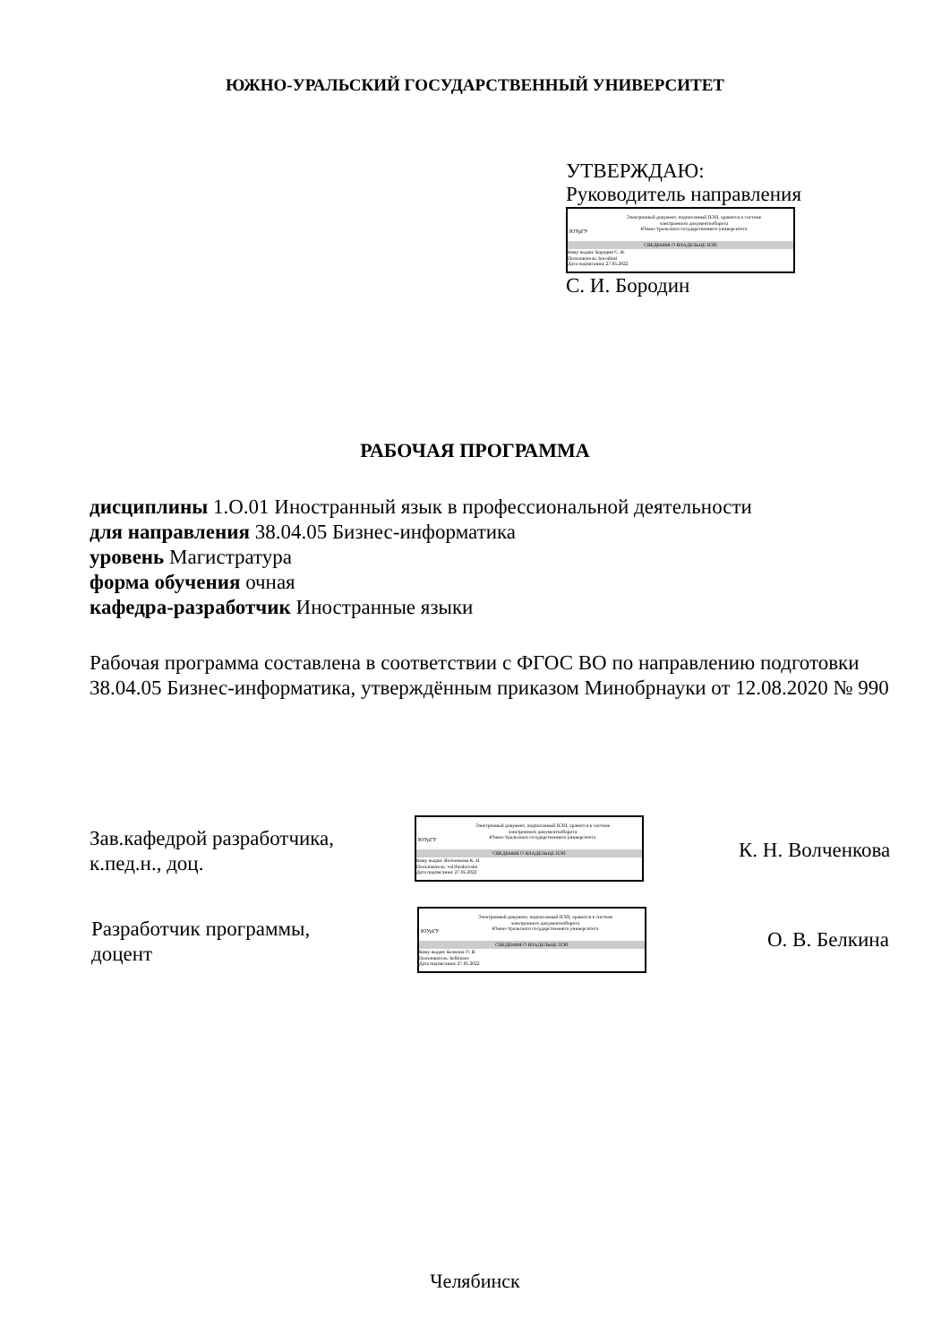ЮЖНО-УРАЛЬСКИЙ ГОСУДАРСТВЕННЫЙ УНИВЕРСИТЕТ
УТВЕРЖДАЮ:
Руководитель направления
ЮУрГУ
Электронный документ, подписанный ПЭП, хранится в системе
электронного документооборота
Южно-Уральского государственного университета
СВЕДЕНИЯ О ВЛАДЕЛЬЦЕ ПЭП
Кому выдан: Бородин С. И.
Пользователь: borodinsi
Дата подписания: 27.05.2022
С. И. Бородин
РАБОЧАЯ ПРОГРАММА
дисциплины 1.О.01 Иностранный язык в профессиональной деятельности
для направления 38.04.05 Бизнес-информатика
уровень Магистратура
форма обучения очная
кафедра-разработчик Иностранные языки
Рабочая программа составлена в соответствии с ФГОС ВО по направлению подготовки 38.04.05 Бизнес-информатика, утверждённым приказом Минобрнауки от 12.08.2020 № 990
Зав.кафедрой разработчика,
к.пед.н., доц.
ЮУрГУ
Электронный документ, подписанный ПЭП, хранится в системе
электронного документооборота
Южно-Уральского государственного университета
СВЕДЕНИЯ О ВЛАДЕЛЬЦЕ ПЭП
Кому выдан: Волченкова К. Н.
Пользователь: volchenkovakn
Дата подписания: 27.05.2022
К. Н. Волченкова
Разработчик программы,
доцент
ЮУрГУ
Электронный документ, подписанный ПЭП, хранится в системе
электронного документооборота
Южно-Уральского государственного университета
СВЕДЕНИЯ О ВЛАДЕЛЬЦЕ ПЭП
Кому выдан: Белкина О. В.
Пользователь: belkinaov
Дата подписания: 27.05.2022
О. В. Белкина
Челябинск